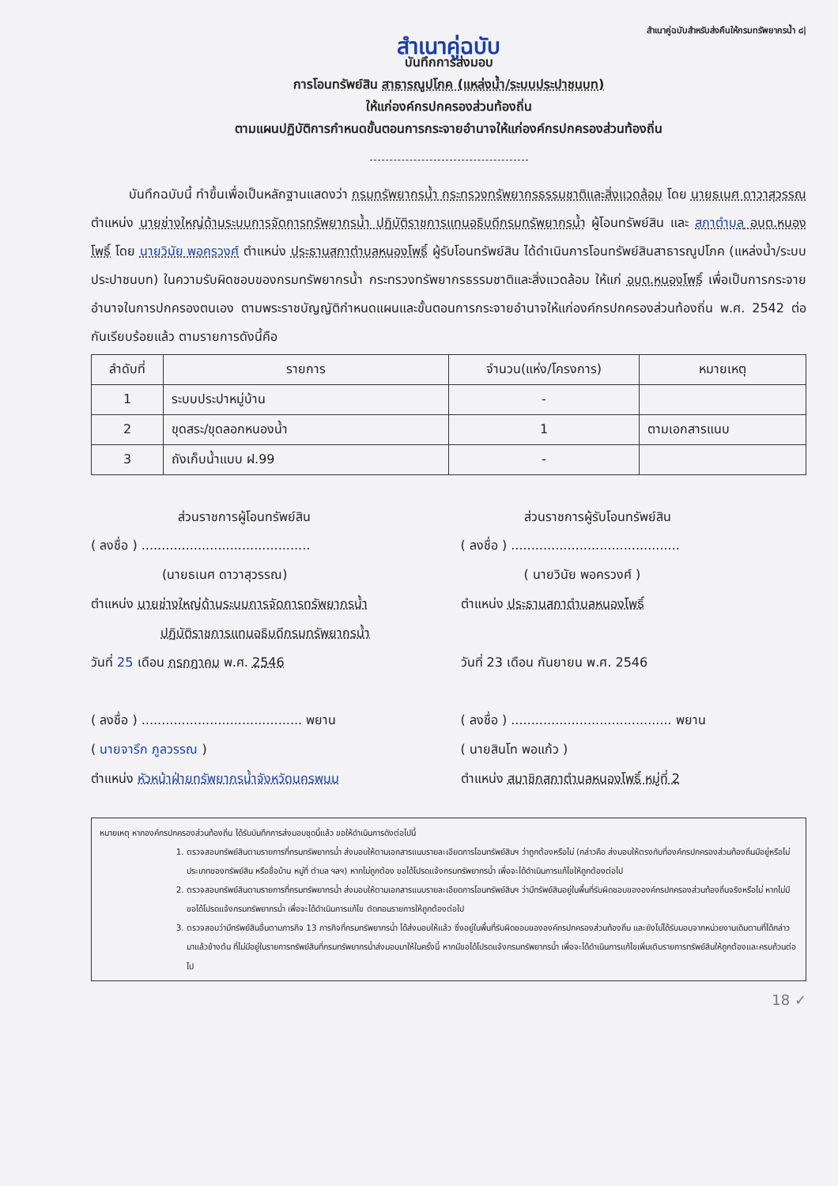สำเนาคู่ฉบับสำหรับส่งคืนให้กรมทรัพยากรน้ำ ๘|
สำเนาคู่ฉบับ
บันทึกการส่งมอบ
การโอนทรัพย์สิน สาธารณูปโภค (แหล่งน้ำ/ระบบประปาชนบท)
ให้แก่องค์กรปกครองส่วนท้องถิ่น
ตามแผนปฏิบัติการกำหนดขั้นตอนการกระจายอำนาจให้แก่องค์กรปกครองส่วนท้องถิ่น
   บันทึกฉบับนี้ ทำขึ้นเพื่อเป็นหลักฐานแสดงว่า กรมทรัพยากรน้ำ กระทรวงทรัพยากรธรรมชาติและสิ่งแวดล้อม โดย นายธเนศ ดาวาสุวรรณ ตำแหน่ง นายช่างใหญ่ด้านระบบการจัดการทรัพยากรน้ำ ปฏิบัติราชการแทนอธิบดีกรมทรัพยากรน้ำ ผู้โอนทรัพย์สิน และ สภาตำบล อบต.หนองโพธิ์ โดย นายวินัย พอครวงศ์ ตำแหน่ง ประธานสภาตำบลหนองโพธิ์ ผู้รับโอนทรัพย์สิน ได้ดำเนินการโอนทรัพย์สินสาธารณูปโภค (แหล่งน้ำ/ระบบประปาชนบท) ในความรับผิดชอบของกรมทรัพยากรน้ำ กระทรวงทรัพยากรธรรมชาติและสิ่งแวดล้อม ให้แก่ อบต.หนองโพธิ์ เพื่อเป็นการกระจายอำนาจในการปกครองตนเอง ตามพระราชบัญญัติกำหนดแผนและขั้นตอนการกระจายอำนาจให้แก่องค์กรปกครองส่วนท้องถิ่น พ.ศ. 2542 ต่อกันเรียบร้อยแล้ว ตามรายการดังนี้คือ
| ลำดับที่ | รายการ | จำนวน(แห่ง/โครงการ) | หมายเหตุ |
| --- | --- | --- | --- |
| 1 | ระบบประปาหมู่บ้าน | - | |
| 2 | ขุดสระ/ขุดลอกหนองน้ำ | 1 | ตามเอกสารแนบ |
| 3 | ถังเก็บน้ำแบบ ฝ.99 | - | |
ส่วนราชการผู้โอนทรัพย์สิน
( ลงชื่อ ) ..........................................
(นายธเนศ ดาวาสุวรรณ)
ตำแหน่ง นายช่างใหญ่ด้านระบบการจัดการทรัพยากรน้ำ
ปฏิบัติราชการแทนอธิบดีกรมทรัพยากรน้ำ
วันที่ 25 เดือน กรกฎาคม พ.ศ. 2546
( ลงชื่อ ) ........................................ พยาน
( นายจารึก ภูลวรรณ )
ตำแหน่ง หัวหน้าฝ่ายทรัพยากรน้ำจังหวัดนครพนม
ส่วนราชการผู้รับโอนทรัพย์สิน
( ลงชื่อ ) ..........................................
( นายวินัย พอครวงศ์ )
ตำแหน่ง ประธานสภาตำบลหนองโพธิ์
วันที่ 23 เดือน กันยายน พ.ศ. 2546
( ลงชื่อ ) ........................................ พยาน
( นายสินโท พอแก้ว )
ตำแหน่ง สมาชิกสภาตำบลหนองโพธิ์ หมู่ที่ 2
หมายเหตุ หากองค์กรปกครองส่วนท้องถิ่น ได้รับบันทึกการส่งมอบชุดนี้แล้ว ขอให้ดำเนินการดังต่อไปนี้
1. ตรวจสอบทรัพย์สินตามรายการที่กรมทรัพยากรน้ำ ส่งมอบให้ตามเอกสารแนบรายละเอียดการโอนทรัพย์สินฯ ว่าถูกต้องหรือไม่ (กล่าวคือ ส่งมอบให้ตรงกับที่องค์กรปกครองส่วนท้องถิ่นมีอยู่หรือไม่ ประเภทของทรัพย์สิน หรือชื่อบ้าน หมู่ที่ ตำบล ฯลฯ) หากไม่ถูกต้อง ขอได้โปรดแจ้งกรมทรัพยากรน้ำ เพื่อจะได้ดำเนินการแก้ไขให้ถูกต้องต่อไป
2. ตรวจสอบทรัพย์สินตามรายการที่กรมทรัพยากรน้ำ ส่งมอบให้ตามเอกสารแนบรายละเอียดการโอนทรัพย์สินฯ ว่ามีทรัพย์สินอยู่ในพื้นที่รับผิดชอบขององค์กรปกครองส่วนท้องถิ่นจริงหรือไม่ หากไม่มีขอได้โปรดแจ้งกรมทรัพยากรน้ำ เพื่อจะได้ดำเนินการแก้ไข ตัดทอนรายการให้ถูกต้องต่อไป
3. ตรวจสอบว่ามีทรัพย์สินอื่นตามภารกิจ 13 ภารกิจที่กรมทรัพยากรน้ำ ได้ส่งมอบให้แล้ว ซึ่งอยู่ในพื้นที่รับผิดชอบขององค์กรปกครองส่วนท้องถิ่น และยังไม่ได้รับมอบจากหน่วยงานเดิมตามที่ได้กล่าวมาแล้วข้างต้น ที่ไม่มีอยู่ในรายการทรัพย์สินที่กรมทรัพยากรน้ำส่งมอบมาให้ในครั้งนี้ หากมีขอได้โปรดแจ้งกรมทรัพยากรน้ำ เพื่อจะได้ดำเนินการแก้ไขเพิ่มเติมรายการทรัพย์สินให้ถูกต้องและครบถ้วนต่อไป
18 ✓